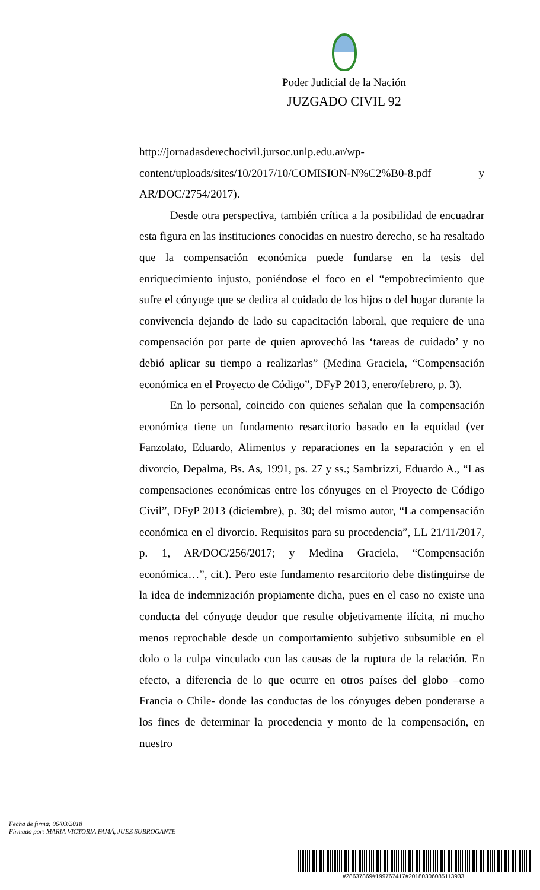Poder Judicial de la Nación
JUZGADO CIVIL 92
http://jornadasderechocivil.jursoc.unlp.edu.ar/wp-content/uploads/sites/10/2017/10/COMISION-N%C2%B0-8.pdf y AR/DOC/2754/2017).
Desde otra perspectiva, también crítica a la posibilidad de encuadrar esta figura en las instituciones conocidas en nuestro derecho, se ha resaltado que la compensación económica puede fundarse en la tesis del enriquecimiento injusto, poniéndose el foco en el “empobrecimiento que sufre el cónyuge que se dedica al cuidado de los hijos o del hogar durante la convivencia dejando de lado su capacitación laboral, que requiere de una compensación por parte de quien aprovechó las ‘tareas de cuidado’ y no debió aplicar su tiempo a realizarlas” (Medina Graciela, “Compensación económica en el Proyecto de Código”, DFyP 2013, enero/febrero, p. 3).
En lo personal, coincido con quienes señalan que la compensación económica tiene un fundamento resarcitorio basado en la equidad (ver Fanzolato, Eduardo, Alimentos y reparaciones en la separación y en el divorcio, Depalma, Bs. As, 1991, ps. 27 y ss.; Sambrizzi, Eduardo A., “Las compensaciones económicas entre los cónyuges en el Proyecto de Código Civil”, DFyP 2013 (diciembre), p. 30; del mismo autor, “La compensación económica en el divorcio. Requisitos para su procedencia”, LL 21/11/2017, p. 1, AR/DOC/256/2017; y Medina Graciela, “Compensación económica…”, cit.). Pero este fundamento resarcitorio debe distinguirse de la idea de indemnización propiamente dicha, pues en el caso no existe una conducta del cónyuge deudor que resulte objetivamente ilícita, ni mucho menos reprochable desde un comportamiento subjetivo subsumible en el dolo o la culpa vinculado con las causas de la ruptura de la relación. En efecto, a diferencia de lo que ocurre en otros países del globo –como Francia o Chile- donde las conductas de los cónyuges deben ponderarse a los fines de determinar la procedencia y monto de la compensación, en nuestro
Fecha de firma: 06/03/2018
Firmado por: MARIA VICTORIA FAMÁ, JUEZ SUBROGANTE
#28637869#199767417#20180306085113933